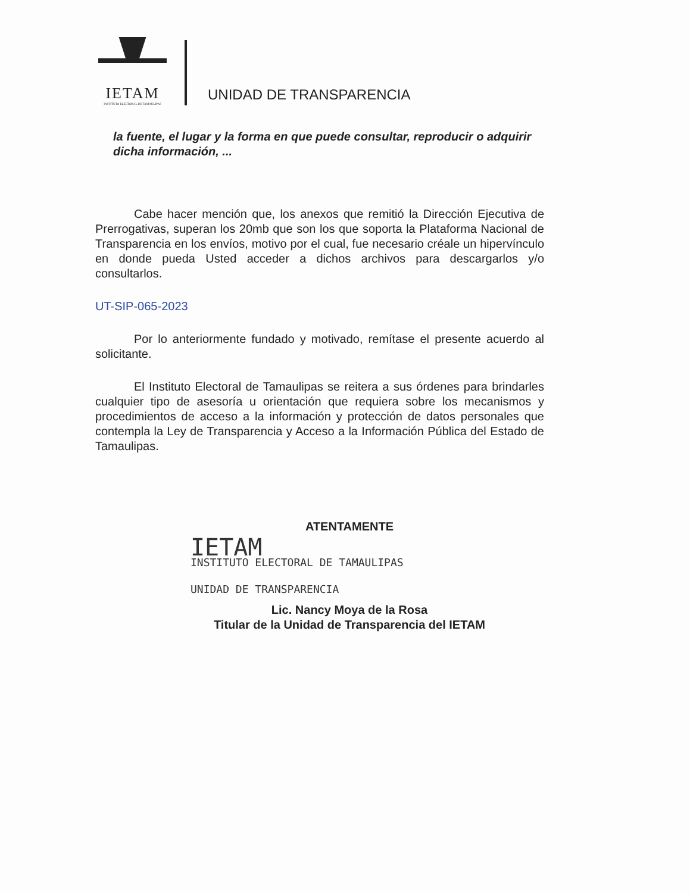IETAM
INSTITUTO ELECTORAL DE TAMAULIPAS
UNIDAD DE TRANSPARENCIA
la fuente, el lugar y la forma en que puede consultar, reproducir o adquirir dicha información, ...
Cabe hacer mención que, los anexos que remitió la Dirección Ejecutiva de Prerrogativas, superan los 20mb que son los que soporta la Plataforma Nacional de Transparencia en los envíos, motivo por el cual, fue necesario créale un hipervínculo en donde pueda Usted acceder a dichos archivos para descargarlos y/o consultarlos.
UT-SIP-065-2023
Por lo anteriormente fundado y motivado, remítase el presente acuerdo al solicitante.
El Instituto Electoral de Tamaulipas se reitera a sus órdenes para brindarles cualquier tipo de asesoría u orientación que requiera sobre los mecanismos y procedimientos de acceso a la información y protección de datos personales que contempla la Ley de Transparencia y Acceso a la Información Pública del Estado de Tamaulipas.
ATENTAMENTE
IETAM
INSTITUTO ELECTORAL DE TAMAULIPAS
UNIDAD DE TRANSPARENCIA
Lic. Nancy Moya de la Rosa
Titular de la Unidad de Transparencia del IETAM